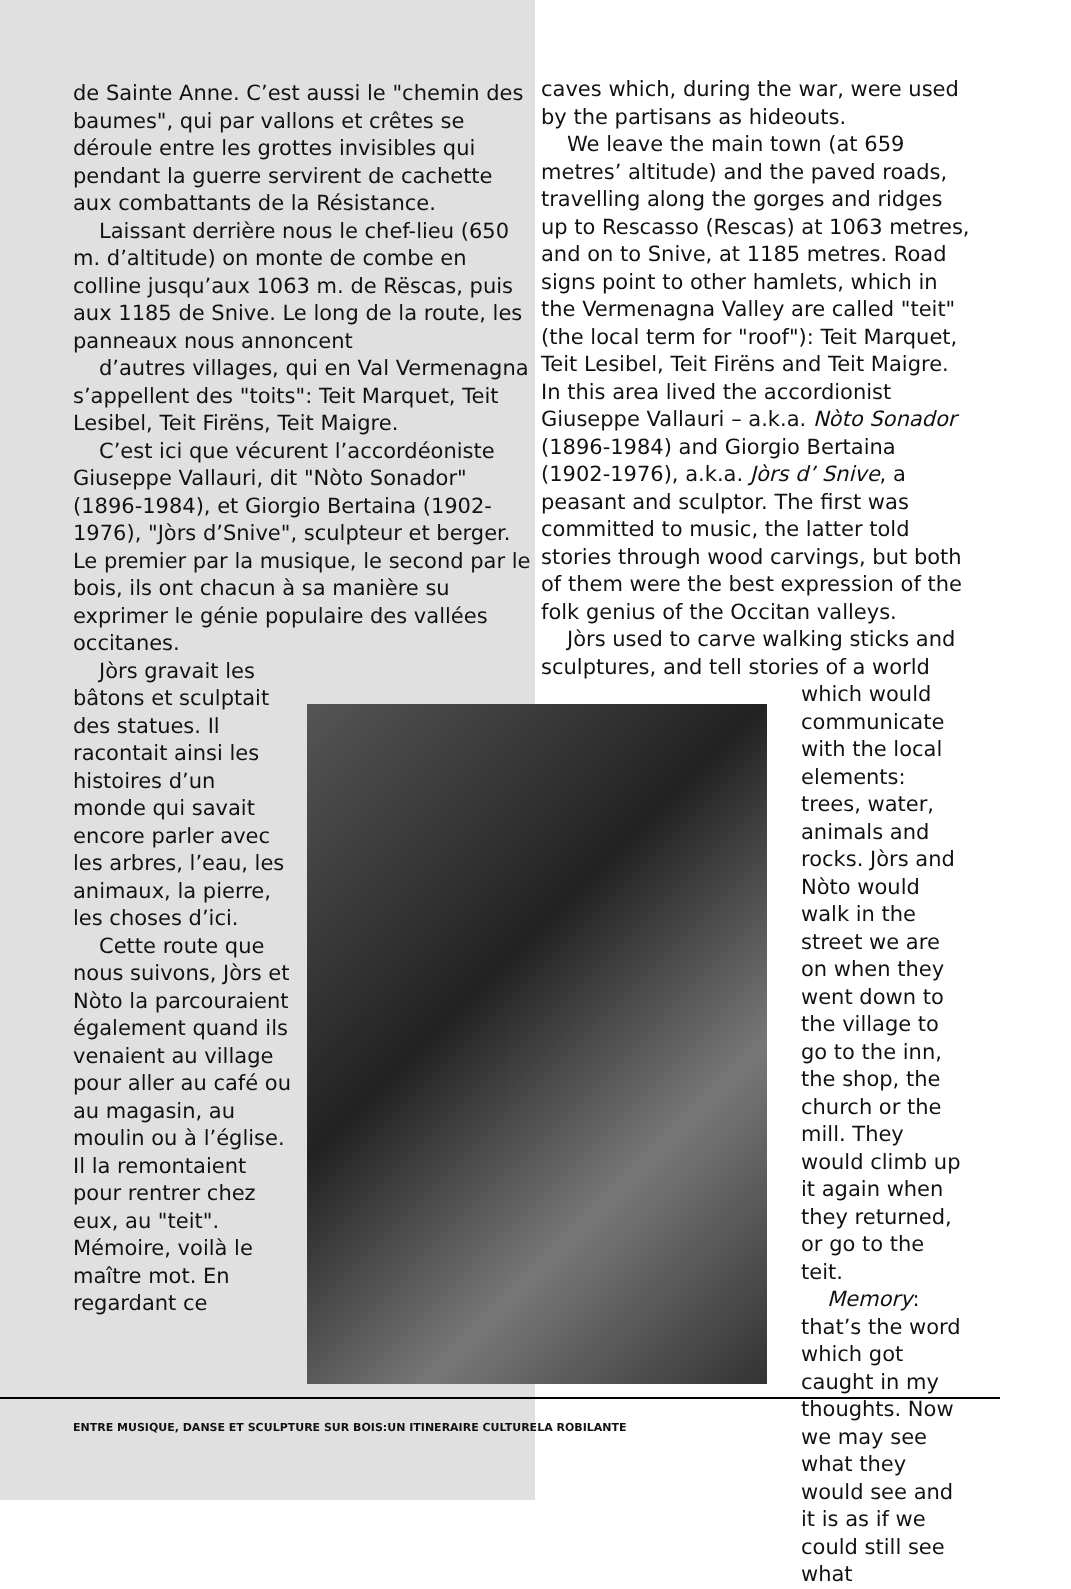de Sainte Anne. C’est aussi le "chemin des baumes", qui par vallons et crêtes se déroule entre les grottes invisibles qui pendant la guerre servirent de cachette aux combattants de la Résistance.
Laissant derrière nous le chef-lieu (650 m. d’altitude) on monte de combe en colline jusqu’aux 1063 m. de Rëscas, puis aux 1185 de Snive. Le long de la route, les panneaux nous annoncent
d’autres villages, qui en Val Vermenagna s’appellent des "toits": Teit Marquet, Teit Lesibel, Teit Firëns, Teit Maigre.
C’est ici que vécurent l’accordéoniste Giuseppe Vallauri, dit "Nòto Sonador" (1896-1984), et Giorgio Bertaina (1902-1976), "Jòrs d’Snive", sculpteur et berger. Le premier par la musique, le second par le bois, ils ont chacun à sa manière su exprimer le génie populaire des vallées occitanes.
Jòrs gravait les bâtons et sculptait des statues. Il racontait ainsi les histoires d’un monde qui savait encore parler avec les arbres, l’eau, les animaux, la pierre, les choses d’ici.
Cette route que nous suivons, Jòrs et Nòto la parcouraient également quand ils venaient au village pour aller au café ou au magasin, au moulin ou à l’église. Il la remontaient pour rentrer chez eux, au "teit". Mémoire, voilà le maître mot. En regardant ce
caves which, during the war, were used by the partisans as hideouts.
We leave the main town (at 659 metres’ altitude) and the paved roads, travelling along the gorges and ridges up to Rescasso (Rescas) at 1063 metres, and on to Snive, at 1185 metres. Road signs point to other hamlets, which in the Vermenagna Valley are called "teit"(the local term for "roof"): Teit Marquet, Teit Lesibel, Teit Firëns and Teit Maigre. In this area lived the accordionist Giuseppe Vallauri – a.k.a. Nòto Sonador (1896-1984) and Giorgio Bertaina (1902-1976), a.k.a. Jòrs d’ Snive, a peasant and sculptor. The first was committed to music, the latter told stories through wood carvings, but both of them were the best expression of the folk genius of the Occitan valleys.
Jòrs used to carve walking sticks and sculptures, and tell stories of a world
which would communicate with the local elements: trees, water, animals and rocks. Jòrs and Nòto would walk in the street we are on when they went down to the village to go to the inn, the shop, the church or the mill. They would climb up it again when they returned, or go to the teit.
Memory: that’s the word which got caught in my thoughts. Now we may see what they would see and it is as if we could still see what
ENTRE MUSIQUE, DANSE ET SCULPTURE SUR BOIS:UN ITINERAIRE CULTURELA ROBILANTE